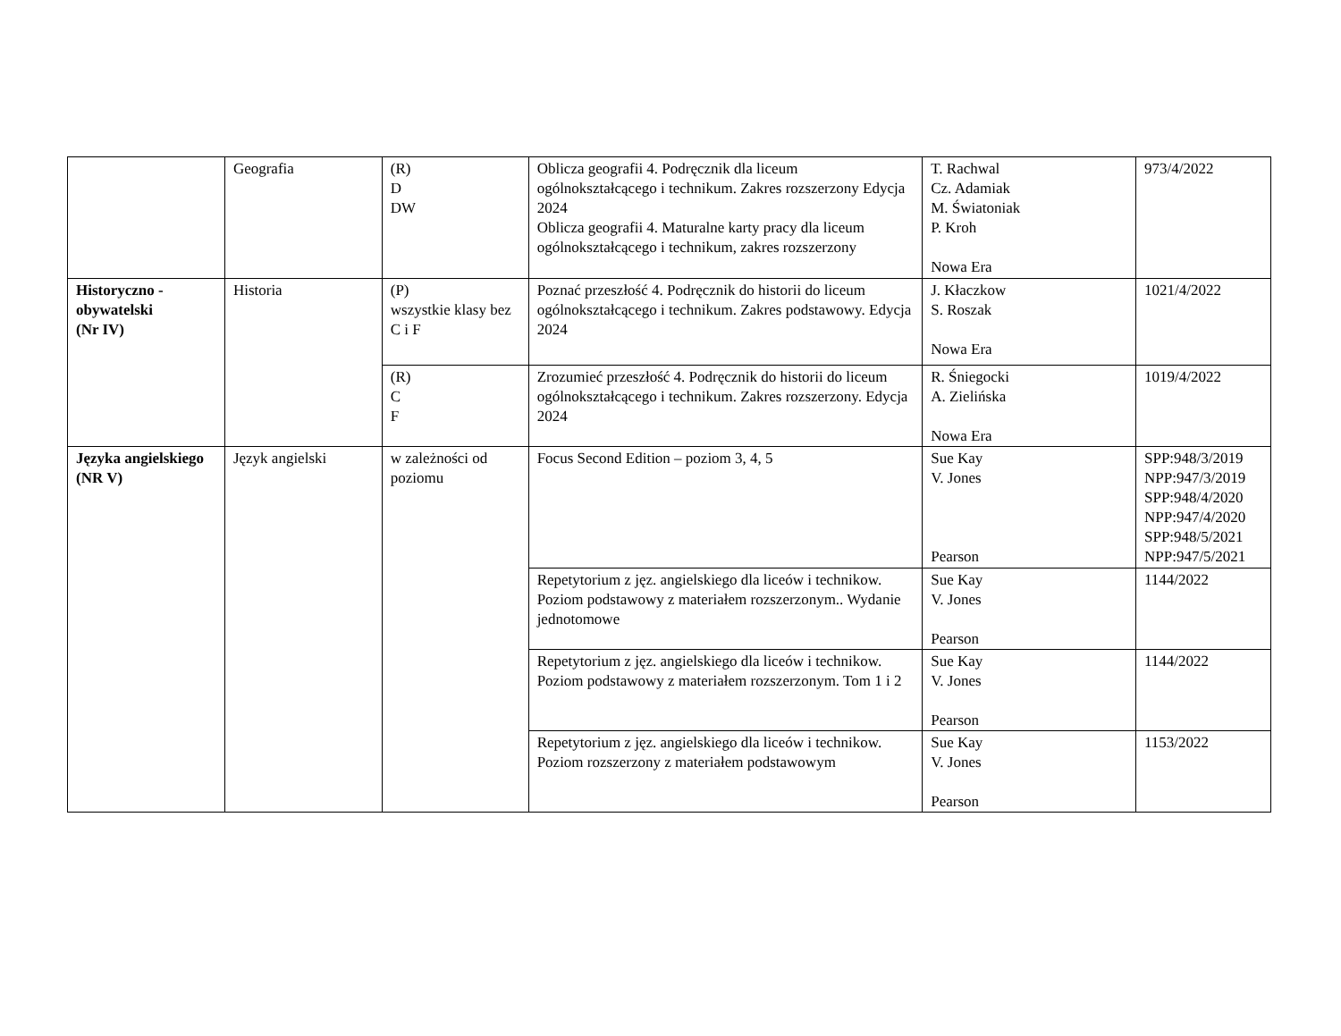| | Geografia | (R) D DW | Oblicza geografii 4. Podręcznik dla liceum ogólnokształcącego i technikum. Zakres rozszerzony Edycja 2024 Oblicza geografii 4. Maturalne karty pracy dla liceum ogólnokształcącego i technikum, zakres rozszerzony | T. Rachwal Cz. Adamiak M. Światoniak P. Kroh Nowa Era | 973/4/2022 |
| Historyczno - obywatelski (Nr IV) | Historia | (P) wszystkie klasy bez C i F | Poznać przeszłość 4. Podręcznik do historii do liceum ogólnokształcącego i technikum. Zakres podstawowy. Edycja 2024 | J. Kłaczkow S. Roszak Nowa Era | 1021/4/2022 |
| | | (R) C F | Zrozumieć przeszłość 4. Podręcznik do historii do liceum ogólnokształcącego i technikum. Zakres rozszerzony. Edycja 2024 | R. Śniegocki A. Zielińska Nowa Era | 1019/4/2022 |
| Języka angielskiego (NR V) | Język angielski | w zależności od poziomu | Focus Second Edition – poziom 3, 4, 5 | Sue Kay V. Jones Pearson | SPP:948/3/2019 NPP:947/3/2019 SPP:948/4/2020 NPP:947/4/2020 SPP:948/5/2021 NPP:947/5/2021 |
| | | | Repetytorium z jęz. angielskiego dla liceów i technikow. Poziom podstawowy z materiałem rozszerzonym.. Wydanie jednotomowe | Sue Kay V. Jones Pearson | 1144/2022 |
| | | | Repetytorium z jęz. angielskiego dla liceów i technikow. Poziom podstawowy z materiałem rozszerzonym. Tom 1 i 2 | Sue Kay V. Jones Pearson | 1144/2022 |
| | | | Repetytorium z jęz. angielskiego dla liceów i technikow. Poziom rozszerzony z materiałem podstawowym | Sue Kay V. Jones Pearson | 1153/2022 |